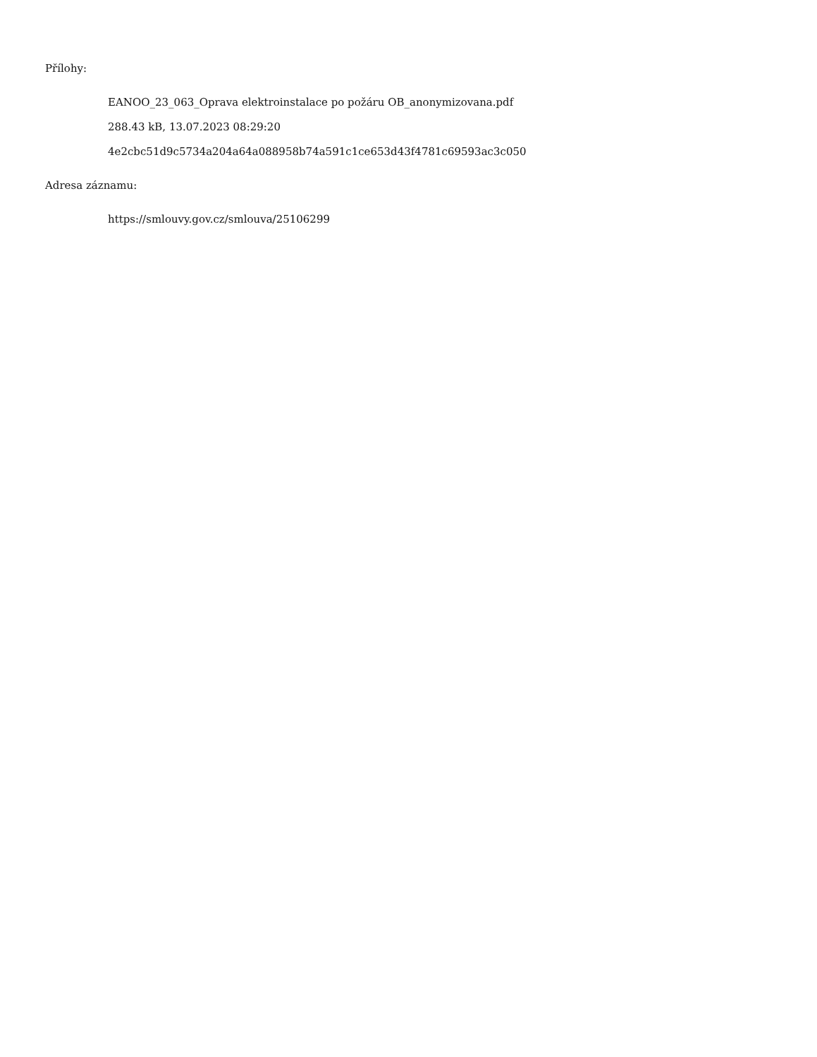Přílohy:
EANOO_23_063_Oprava elektroinstalace po požáru OB_anonymizovana.pdf
288.43 kB, 13.07.2023 08:29:20
4e2cbc51d9c5734a204a64a088958b74a591c1ce653d43f4781c69593ac3c050
Adresa záznamu:
https://smlouvy.gov.cz/smlouva/25106299